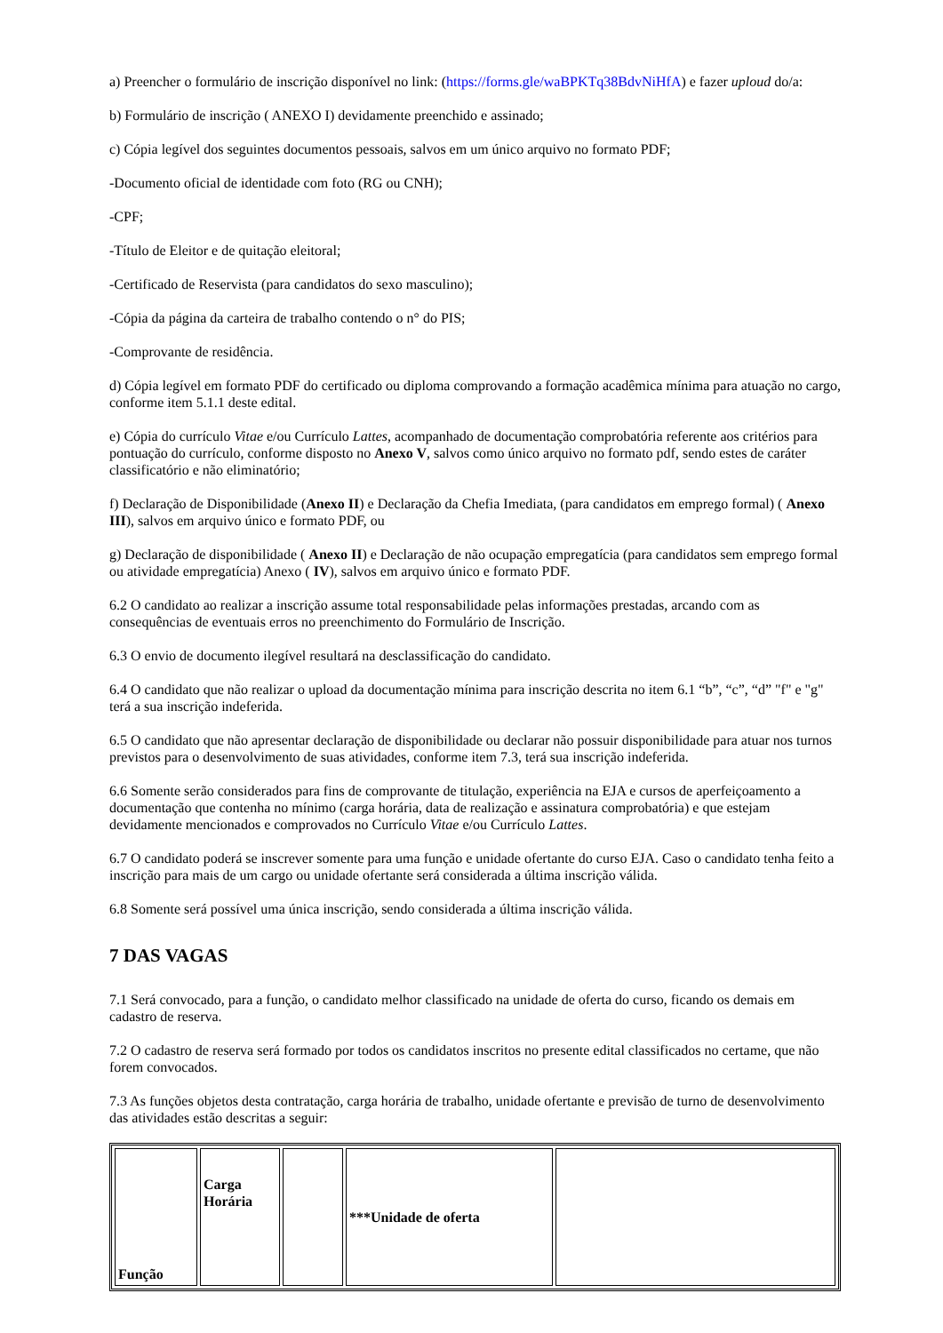a) Preencher o formulário de inscrição disponível no link: (https://forms.gle/waBPKTq38BdvNiHfA) e fazer uploud do/a:
b) Formulário de inscrição ( ANEXO I) devidamente preenchido e assinado;
c) Cópia legível dos seguintes documentos pessoais, salvos em um único arquivo no formato PDF;
-Documento oficial de identidade com foto (RG ou CNH);
-CPF;
-Título de Eleitor e de quitação eleitoral;
-Certificado de Reservista (para candidatos do sexo masculino);
-Cópia da página da carteira de trabalho contendo o n° do PIS;
-Comprovante de residência.
d) Cópia legível em formato PDF do certificado ou diploma comprovando a formação acadêmica mínima para atuação no cargo, conforme item 5.1.1 deste edital.
e) Cópia do currículo Vitae e/ou Currículo Lattes, acompanhado de documentação comprobatória referente aos critérios para pontuação do currículo, conforme disposto no Anexo V, salvos como único arquivo no formato pdf, sendo estes de caráter classificatório e não eliminatório;
f) Declaração de Disponibilidade (Anexo II) e Declaração da Chefia Imediata, (para candidatos em emprego formal) ( Anexo III), salvos em arquivo único e formato PDF, ou
g) Declaração de disponibilidade ( Anexo II) e Declaração de não ocupação empregatícia (para candidatos sem emprego formal ou atividade empregatícia) Anexo ( IV), salvos em arquivo único e formato PDF.
6.2 O candidato ao realizar a inscrição assume total responsabilidade pelas informações prestadas, arcando com as consequências de eventuais erros no preenchimento do Formulário de Inscrição.
6.3 O envio de documento ilegível resultará na desclassificação do candidato.
6.4 O candidato que não realizar o upload da documentação mínima para inscrição descrita no item 6.1 “b”, “c”, “d” "f" e "g" terá a sua inscrição indeferida.
6.5 O candidato que não apresentar declaração de disponibilidade ou declarar não possuir disponibilidade para atuar nos turnos previstos para o desenvolvimento de suas atividades, conforme item 7.3, terá sua inscrição indeferida.
6.6 Somente serão considerados para fins de comprovante de titulação, experiência na EJA e cursos de aperfeiçoamento a documentação que contenha no mínimo (carga horária, data de realização e assinatura comprobatória) e que estejam devidamente mencionados e comprovados no Currículo Vitae e/ou Currículo Lattes.
6.7 O candidato poderá se inscrever somente para uma função e unidade ofertante do curso EJA. Caso o candidato tenha feito a inscrição para mais de um cargo ou unidade ofertante será considerada a última inscrição válida.
6.8 Somente será possível uma única inscrição, sendo considerada a última inscrição válida.
7 DAS VAGAS
7.1 Será convocado, para a função, o candidato melhor classificado na unidade de oferta do curso, ficando os demais em cadastro de reserva.
7.2 O cadastro de reserva será formado por todos os candidatos inscritos no presente edital classificados no certame, que não forem convocados.
7.3 As funções objetos desta contratação, carga horária de trabalho, unidade ofertante e previsão de turno de desenvolvimento das atividades estão descritas a seguir:
| Função | Carga Horária | | ***Unidade de oferta | |